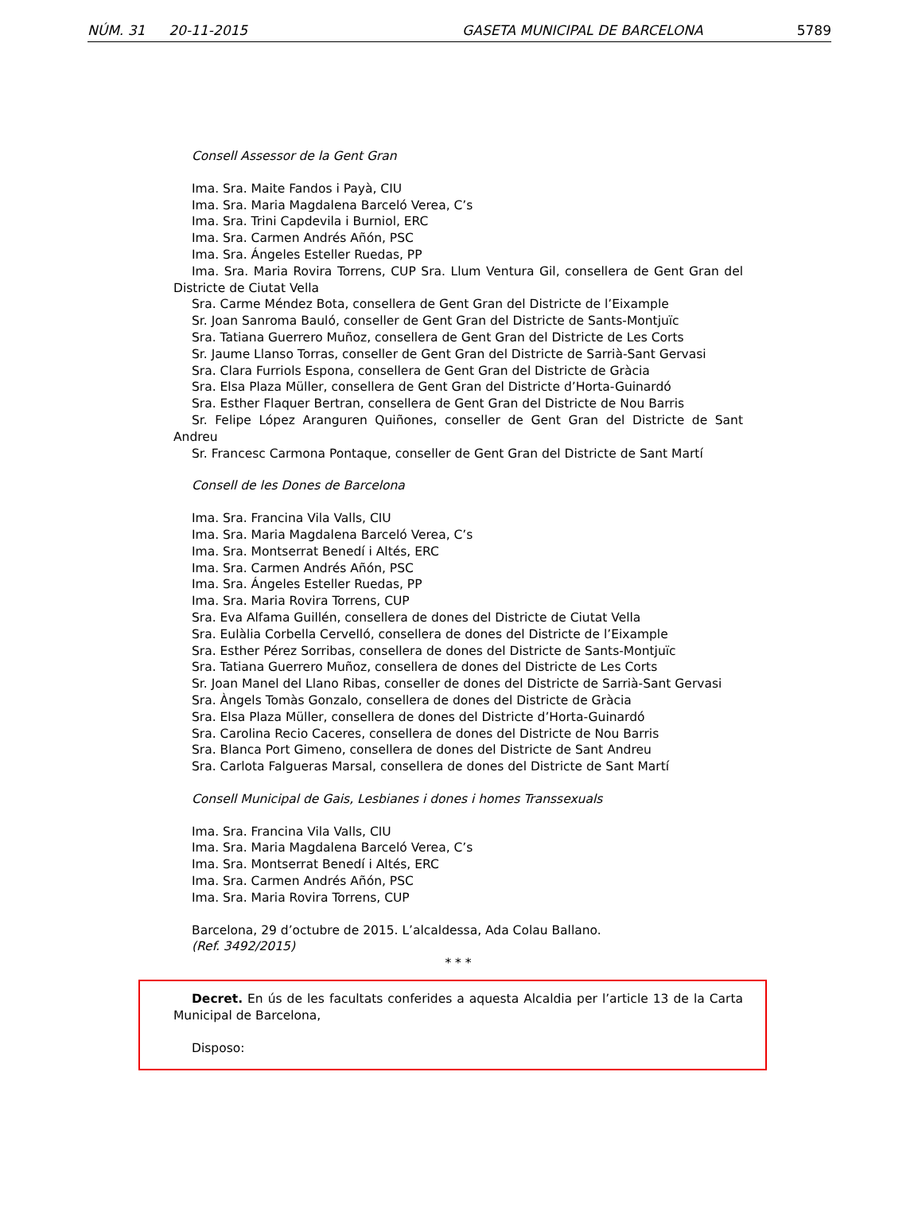NÚM. 31 20-11-2015 GASETA MUNICIPAL DE BARCELONA 5789
Consell Assessor de la Gent Gran
Ima. Sra. Maite Fandos i Payà, CIU
Ima. Sra. Maria Magdalena Barceló Verea, C’s
Ima. Sra. Trini Capdevila i Burniol, ERC
Ima. Sra. Carmen Andrés Añón, PSC
Ima. Sra. Ángeles Esteller Ruedas, PP
Ima. Sra. Maria Rovira Torrens, CUP Sra. Llum Ventura Gil, consellera de Gent Gran del Districte de Ciutat Vella
Sra. Carme Méndez Bota, consellera de Gent Gran del Districte de l’Eixample
Sr. Joan Sanroma Bauló, conseller de Gent Gran del Districte de Sants-Montjuïc
Sra. Tatiana Guerrero Muñoz, consellera de Gent Gran del Districte de Les Corts
Sr. Jaume Llanso Torras, conseller de Gent Gran del Districte de Sarrià-Sant Gervasi
Sra. Clara Furriols Espona, consellera de Gent Gran del Districte de Gràcia
Sra. Elsa Plaza Müller, consellera de Gent Gran del Districte d’Horta-Guinardó
Sra. Esther Flaquer Bertran, consellera de Gent Gran del Districte de Nou Barris
Sr. Felipe López Aranguren Quiñones, conseller de Gent Gran del Districte de Sant Andreu
Sr. Francesc Carmona Pontaque, conseller de Gent Gran del Districte de Sant Martí
Consell de les Dones de Barcelona
Ima. Sra. Francina Vila Valls, CIU
Ima. Sra. Maria Magdalena Barceló Verea, C’s
Ima. Sra. Montserrat Benedí i Altés, ERC
Ima. Sra. Carmen Andrés Añón, PSC
Ima. Sra. Ángeles Esteller Ruedas, PP
Ima. Sra. Maria Rovira Torrens, CUP
Sra. Eva Alfama Guillén, consellera de dones del Districte de Ciutat Vella
Sra. Eulàlia Corbella Cervelló, consellera de dones del Districte de l’Eixample
Sra. Esther Pérez Sorribas, consellera de dones del Districte de Sants-Montjuïc
Sra. Tatiana Guerrero Muñoz, consellera de dones del Districte de Les Corts
Sr. Joan Manel del Llano Ribas, conseller de dones del Districte de Sarrià-Sant Gervasi
Sra. Àngels Tomàs Gonzalo, consellera de dones del Districte de Gràcia
Sra. Elsa Plaza Müller, consellera de dones del Districte d’Horta-Guinardó
Sra. Carolina Recio Caceres, consellera de dones del Districte de Nou Barris
Sra. Blanca Port Gimeno, consellera de dones del Districte de Sant Andreu
Sra. Carlota Falgueras Marsal, consellera de dones del Districte de Sant Martí
Consell Municipal de Gais, Lesbianes i dones i homes Transsexuals
Ima. Sra. Francina Vila Valls, CIU
Ima. Sra. Maria Magdalena Barceló Verea, C’s
Ima. Sra. Montserrat Benedí i Altés, ERC
Ima. Sra. Carmen Andrés Añón, PSC
Ima. Sra. Maria Rovira Torrens, CUP
Barcelona, 29 d’octubre de 2015. L’alcaldessa, Ada Colau Ballano.
(Ref. 3492/2015)
* * *
Decret. En ús de les facultats conferides a aquesta Alcaldia per l’article 13 de la Carta Municipal de Barcelona,
Disposo: